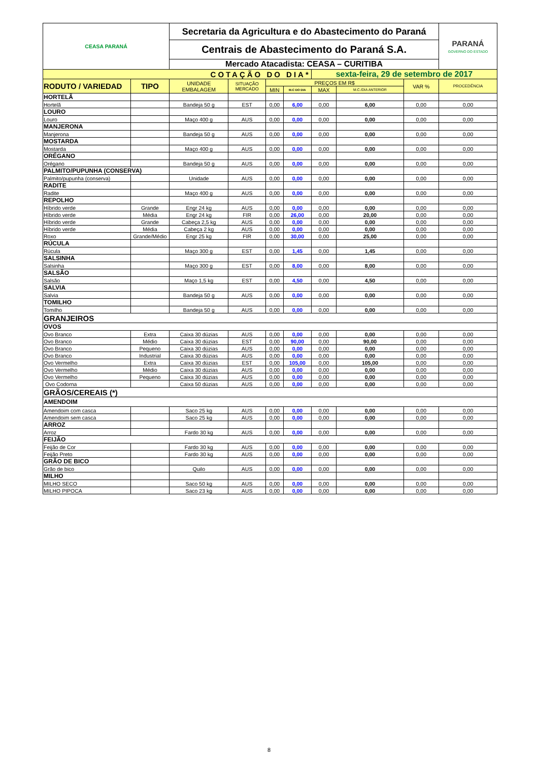| CEASA PARANÁ | | Secretaria da Agricultura e do Abastecimento do Paraná | | | | | | | PARANÁ GOVERNO DO ESTADO |
| | | Centrais de Abastecimento do Paraná S.A. | | | | | | | |
| | | Mercado Atacadista: CEASA – CURITIBA | | | | | | | |
| COTAÇÃO DO DIA* | | | | | | sexta-feira, 29 de setembro de 2017 | | | |
| RODUTO / VARIEDAD | TIPO | UNIDADE EMBALAGEM | SITUAÇÃO MERCADO | PREÇOS EM R$ | | | | VAR % | PROCEDÊNCIA |
| | | | | MIN | M.C DO DIA | MAX | M.C./DIA ANTERIOR | | |
| HORTELÃ | | | | | | | | | |
| Hortelã | | Bandeja 50 g | EST | 0,00 | 6,00 | 0,00 | 6,00 | 0,00 | 0,00 |
| LOURO | | | | | | | | | |
| Louro | | Maço 400 g | AUS | 0,00 | 0,00 | 0,00 | 0,00 | 0,00 | 0,00 |
| MANJERONA | | | | | | | | | |
| Manjerona | | Bandeja 50 g | AUS | 0,00 | 0,00 | 0,00 | 0,00 | 0,00 | 0,00 |
| MOSTARDA | | | | | | | | | |
| Mostarda | | Maço 400 g | AUS | 0,00 | 0,00 | 0,00 | 0,00 | 0,00 | 0,00 |
| ORÉGANO | | | | | | | | | |
| Orégano | | Bandeja 50 g | AUS | 0,00 | 0,00 | 0,00 | 0,00 | 0,00 | 0,00 |
| PALMITO/PUPUNHA (CONSERVA) | | | | | | | | | |
| Palmito/pupunha (conserva) | | Unidade | AUS | 0,00 | 0,00 | 0,00 | 0,00 | 0,00 | 0,00 |
| RADITE | | | | | | | | | |
| Radite | | Maço 400 g | AUS | 0,00 | 0,00 | 0,00 | 0,00 | 0,00 | 0,00 |
| REPOLHO | | | | | | | | | |
| Híbrido verde | Grande | Engr 24 kg | AUS | 0,00 | 0,00 | 0,00 | 0,00 | 0,00 | 0,00 |
| Híbrido verde | Média | Engr 24 kg | FIR | 0,00 | 26,00 | 0,00 | 20,00 | 0,00 | 0,00 |
| Híbrido verde | Grande | Cabeça 2,5 kg | AUS | 0,00 | 0,00 | 0,00 | 0,00 | 0,00 | 0,00 |
| Híbrido verde | Média | Cabeça 2 kg | AUS | 0,00 | 0,00 | 0,00 | 0,00 | 0,00 | 0,00 |
| Roxo | Grande/Médio | Engr 25 kg | FIR | 0,00 | 30,00 | 0,00 | 25,00 | 0,00 | 0,00 |
| RÚCULA | | | | | | | | | |
| Rúcula | | Maço 300 g | EST | 0,00 | 1,45 | 0,00 | 1,45 | 0,00 | 0,00 |
| SALSINHA | | | | | | | | | |
| Salsinha | | Maço 300 g | EST | 0,00 | 8,00 | 0,00 | 8,00 | 0,00 | 0,00 |
| SALSÃO | | | | | | | | | |
| Salsão | | Maço 1,5 kg | EST | 0,00 | 4,50 | 0,00 | 4,50 | 0,00 | 0,00 |
| SALVIA | | | | | | | | | |
| Salvia | | Bandeja 50 g | AUS | 0,00 | 0,00 | 0,00 | 0,00 | 0,00 | 0,00 |
| TOMILHO | | | | | | | | | |
| Tomilho | | Bandeja 50 g | AUS | 0,00 | 0,00 | 0,00 | 0,00 | 0,00 | 0,00 |
| GRANJEIROS | | | | | | | | | |
| OVOS | | | | | | | | | |
| Ovo Branco | Extra | Caixa 30 dúzias | AUS | 0,00 | 0,00 | 0,00 | 0,00 | 0,00 | 0,00 |
| Ovo Branco | Médio | Caixa 30 dúzias | EST | 0,00 | 90,00 | 0,00 | 90,00 | 0,00 | 0,00 |
| Ovo Branco | Pequeno | Caixa 30 dúzias | AUS | 0,00 | 0,00 | 0,00 | 0,00 | 0,00 | 0,00 |
| Ovo Branco | Industrial | Caixa 30 dúzias | AUS | 0,00 | 0,00 | 0,00 | 0,00 | 0,00 | 0,00 |
| Ovo Vermelho | Extra | Caixa 30 dúzias | EST | 0,00 | 105,00 | 0,00 | 105,00 | 0,00 | 0,00 |
| Ovo Vermelho | Médio | Caixa 30 dúzias | AUS | 0,00 | 0,00 | 0,00 | 0,00 | 0,00 | 0,00 |
| Ovo Vermelho | Pequeno | Caixa 30 dúzias | AUS | 0,00 | 0,00 | 0,00 | 0,00 | 0,00 | 0,00 |
| Ovo Codorna | | Caixa 50 dúzias | AUS | 0,00 | 0,00 | 0,00 | 0,00 | 0,00 | 0,00 |
| GRÃOS/CEREAIS (*) | | | | | | | | | |
| AMENDOIM | | | | | | | | | |
| Amendoim com casca | | Saco 25 kg | AUS | 0,00 | 0,00 | 0,00 | 0,00 | 0,00 | 0,00 |
| Amendoim sem casca | | Saco 25 kg | AUS | 0,00 | 0,00 | 0,00 | 0,00 | 0,00 | 0,00 |
| ARROZ | | | | | | | | | |
| Arroz | | Fardo 30 kg | AUS | 0,00 | 0,00 | 0,00 | 0,00 | 0,00 | 0,00 |
| FEIJÃO | | | | | | | | | |
| Feijão de Cor | | Fardo 30 kg | AUS | 0,00 | 0,00 | 0,00 | 0,00 | 0,00 | 0,00 |
| Feijão Preto | | Fardo 30 kg | AUS | 0,00 | 0,00 | 0,00 | 0,00 | 0,00 | 0,00 |
| GRÃO DE BICO | | | | | | | | | |
| Grão de bico | | Quilo | AUS | 0,00 | 0,00 | 0,00 | 0,00 | 0,00 | 0,00 |
| MILHO | | | | | | | | | |
| MILHO SECO | | Saco 50 kg | AUS | 0,00 | 0,00 | 0,00 | 0,00 | 0,00 | 0,00 |
| MILHO PIPOCA | | Saco 23 kg | AUS | 0,00 | 0,00 | 0,00 | 0,00 | 0,00 | 0,00 |
8